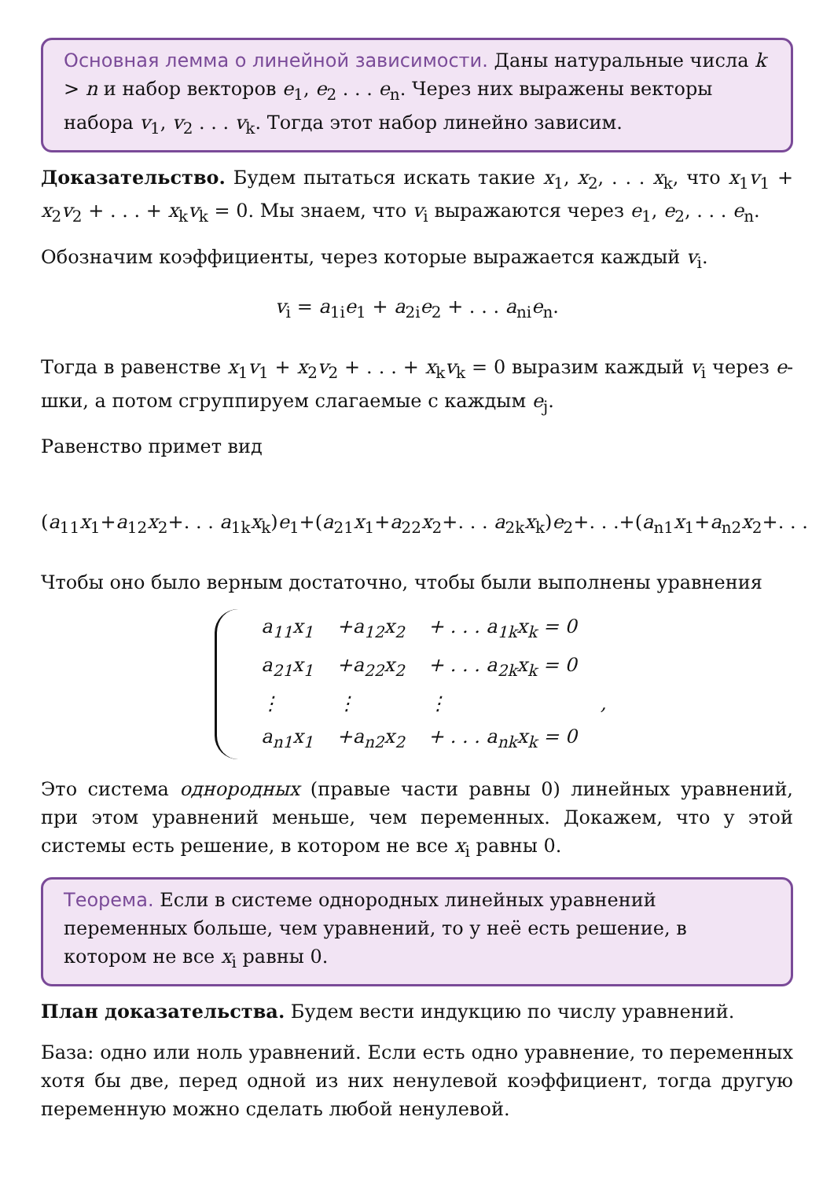Основная лемма о линейной зависимости. Даны натуральные числа k > n и набор векторов e<sub>1</sub>, e<sub>2</sub> . . . e<sub>n</sub>. Через них выражены векторы набора v<sub>1</sub>, v<sub>2</sub> . . . v<sub>k</sub>. Тогда этот набор линейно зависим.
Доказательство. Будем пытаться искать такие x<sub>1</sub>, x<sub>2</sub>, . . . x<sub>k</sub>, что x<sub>1</sub>v<sub>1</sub> + x<sub>2</sub>v<sub>2</sub> + . . . + x<sub>k</sub>v<sub>k</sub> = 0. Мы знаем, что v<sub>i</sub> выражаются через e<sub>1</sub>, e<sub>2</sub>, . . . e<sub>n</sub>.
Обозначим коэффициенты, через которые выражается каждый v<sub>i</sub>.
v<sub>i</sub> = a<sub>1i</sub>e<sub>1</sub> + a<sub>2i</sub>e<sub>2</sub> + . . . a<sub>ni</sub>e<sub>n</sub>.
Тогда в равенстве x<sub>1</sub>v<sub>1</sub> + x<sub>2</sub>v<sub>2</sub> + . . . + x<sub>k</sub>v<sub>k</sub> = 0 выразим каждый v<sub>i</sub> через e-шки, а потом сгруппируем слагаемые с каждым e<sub>j</sub>.
Равенство примет вид
(a<sub>11</sub>x<sub>1</sub>+a<sub>12</sub>x<sub>2</sub>+. . . a<sub>1k</sub>x<sub>k</sub>)e<sub>1</sub>+(a<sub>21</sub>x<sub>1</sub>+a<sub>22</sub>x<sub>2</sub>+. . . a<sub>2k</sub>x<sub>k</sub>)e<sub>2</sub>+. . .+(a<sub>n1</sub>x<sub>1</sub>+a<sub>n2</sub>x<sub>2</sub>+. . .
Чтобы оно было верным достаточно, чтобы были выполнены уравнения
| a<sub>11</sub>x<sub>1</sub> | +a<sub>12</sub>x<sub>2</sub> | + . . . a<sub>1k</sub>x<sub>k</sub> = 0 | |
| a<sub>21</sub>x<sub>1</sub> | +a<sub>22</sub>x<sub>2</sub> | + . . . a<sub>2k</sub>x<sub>k</sub> = 0 | |
| ⋮ | ⋮ | ⋮ | , |
| a<sub>n1</sub>x<sub>1</sub> | +a<sub>n2</sub>x<sub>2</sub> | + . . . a<sub>nk</sub>x<sub>k</sub> = 0 | |
Это система однородных (правые части равны 0) линейных уравнений, при этом уравнений меньше, чем переменных. Докажем, что у этой системы есть решение, в котором не все x<sub>i</sub> равны 0.
Теорема. Если в системе однородных линейных уравнений переменных больше, чем уравнений, то у неё есть решение, в котором не все x<sub>i</sub> равны 0.
План доказательства. Будем вести индукцию по числу уравнений.
База: одно или ноль уравнений. Если есть одно уравнение, то переменных хотя бы две, перед одной из них ненулевой коэффициент, тогда другую переменную можно сделать любой ненулевой.